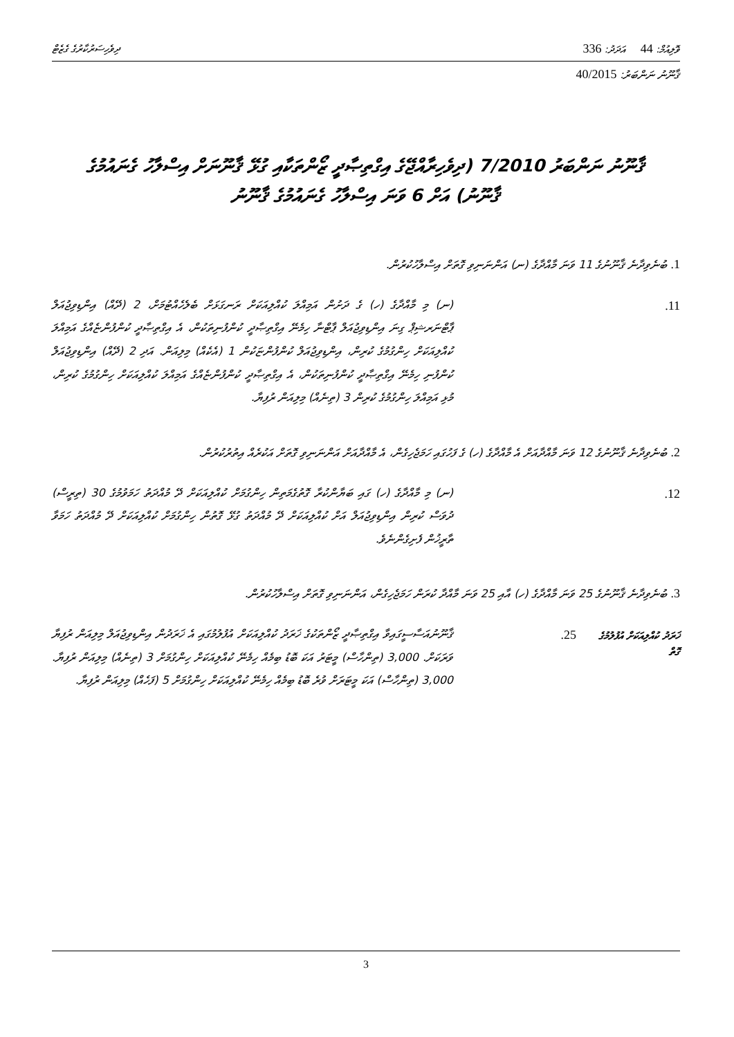ވޮލިއުމް: 44 އަދަދު: 336 ދިވެހިސަރުކާރުގެ ގެޒެޓް
ޤާނޫނު ނަންބަރު: 40/2015
ޤާނޫނު ނަންބަރު 7/2010 (ދިވެހިރާއްޖޭގެ އިގްތިޞާދީ ޒޯންތަކާއި ގުޅޭ ޤާނޫނަށް އިސްލާހު ގެނައުމުގެ ޤާނޫނު) އަށް 6 ވަނަ އިސްލާހު ގެނައުމުގެ ޤާނޫނު
1. ބުނެވިދާނެ ޤާނޫނުގެ 11 ވަނަ މާއްދާގެ (ނ) އަންނަނިވި ގޮތަށް އިސްލާހުކުރުން.
11. (ނ) މި މާއްދާގެ (ހ) ގެ ދަށުން އަމިއްލަ ކުއްލިއަކަށް ރަނގަޅަށް ބެލެހެއްޓުމަށް، 2 (ދޭއް) އިންޑިވިޖުއަލް ޕާޓްނަރޝިޕް ގިނަ އިންޑިވިޖުއަލް ޕާޓްނާ ހިމެނޭ އިގްތިޞާދީ ކުންފުނިތަކުން، އެ އިގްތިޞާދީ ކުންފުންޏެއްގެ އަމިއްލަ ކުއްލިއަކަށް ހިންގުމުގެ ކުރިން، އިންޑިވިޖުއަލް ކުންފުންޏަކުން 1 (އެކެއް) މިލިއަން. އަދި 2 (ދޭއް) އިންޑިވިޖުއަލް ކުންފުނި ހިމެނޭ އިގްތިޞާދީ ކުންފުނިތަކުން، އެ އިގްތިޞާދީ ކުންފުންޏެއްގެ އަމިއްލަ ކުއްލިއަކަށް ހިންގުމުގެ ކުރިން، މުޅި އަމިއްލަ ހިންގުމުގެ ކުރިން 3 (ތިނެއް) މިލިއަން ރުފިޔާ.
2. ބުނެވިދާނެ ޤާނޫނުގެ 12 ވަނަ މާއްދާއަށް އެ މާއްދާގެ (ހ) ގެ ފަހުގައި ހަމަޖެހިގެން، އެ މާއްދާއަށް އަންނަނިވި ގޮތަށް އަކުރެއް އިތުރުކުރުން.
12. (ނ) މި މާއްދާގެ (ހ) ގައި ބަޔާންކުރާ ގޮތުގެމަތިން ހިންގުމަށް ކުއްލިއަކަށް ދޭ މުއްދަތު ހަމަވުމުގެ 30 (ތިރީސް) ދުވަސް ކުރިން އިންޑިވިޖުއަލް އަށް ކުއްލިއަކަށް ދޭ މުއްދަތު ގުޅޭ ގޮތުން ހިންގުމަށް ކުއްލިއަކަށް ދޭ މުއްދަތު ހަމަވާ ތާރީޚުން ފެށިގެންނެވެ.
3. ބުނެވިދާނެ ޤާނޫނުގެ 25 ވަނަ މާއްދާގެ (ހ) އާއި 25 ވަނަ މާއްދާ ކުރަން ހަމަޖެހިގެން، އަންނަނިވި ގޮތަށް އިސްލާހުކުރުން.
ޚަރަދު ކުއްލިއަކަށް އުފުލުމުގެ ގޮތް
25. ޤާނޫނުއަސާސީގައިވާ އިގްތިޞާދީ ޒޯންތަކުގެ ޚަރަދު ކުއްލިއަކަށް އުފުލުމުގައި އެ ޚަރަދުން އިންޑިވިޖުއަލް މިލިއަން ރުފިޔާ ވަރަކަށް. 3,000 (ތިންހާސް) މީޓަރު އަކަ ބޮޑު ބިމެއް ހިމެނޭ ކުއްލިއަކަށް ހިންގުމަށް 3 (ތިނެއް) މިލިއަން ރުފިޔާ. 3,000 (ތިންހާސް) އަކަ މީޓަރަށް ވުރެ ބޮޑު ބިމެއް ހިމެނޭ ކުއްލިއަކަށް ހިންގުމަށް 5 (ފަހެއް) މިލިއަން ރުފިޔާ.
3